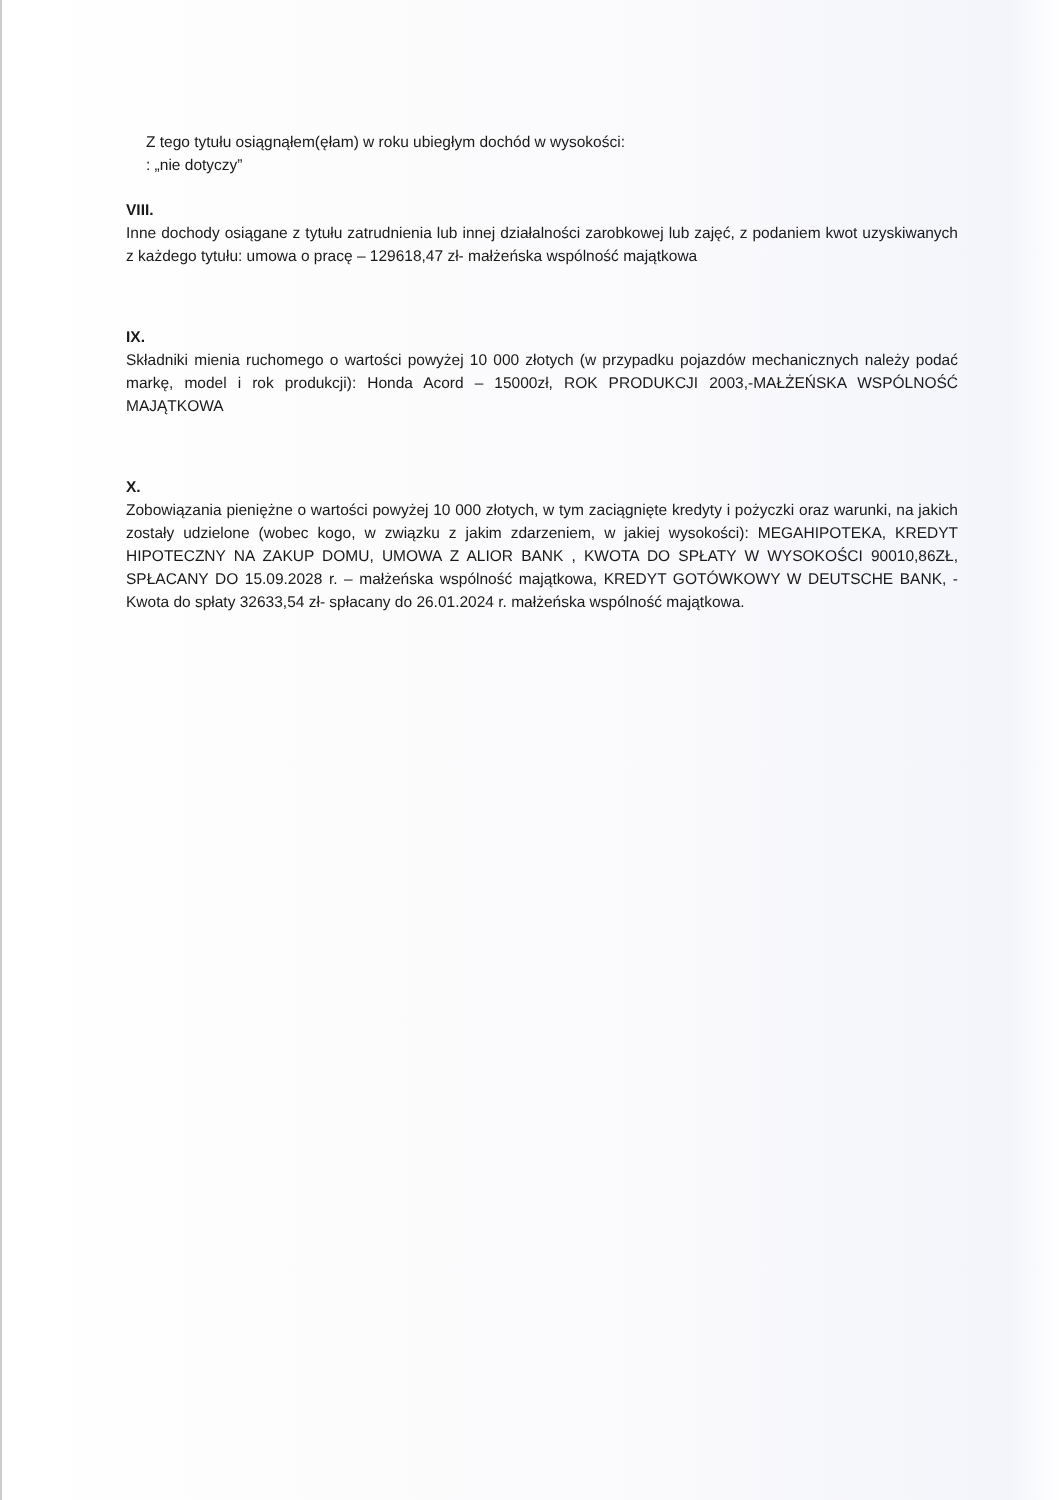Z tego tytułu osiągnąłem(ęłam) w roku ubiegłym dochód w wysokości:
: „nie dotyczy”
VIII.
Inne dochody osiągane z tytułu zatrudnienia lub innej działalności zarobkowej lub zajęć, z podaniem kwot uzyskiwanych z każdego tytułu: umowa o pracę – 129618,47 zł- małżeńska wspólność majątkowa
IX.
Składniki mienia ruchomego o wartości powyżej 10 000 złotych (w przypadku pojazdów mechanicznych należy podać markę, model i rok produkcji): Honda Acord – 15000zł, ROK PRODUKCJI 2003,-MAŁŻEŃSKA WSPÓLNOŚĆ MAJĄTKOWA
X.
Zobowiązania pieniężne o wartości powyżej 10 000 złotych, w tym zaciągnięte kredyty i pożyczki oraz warunki, na jakich zostały udzielone (wobec kogo, w związku z jakim zdarzeniem, w jakiej wysokości): MEGAHIPOTEKA, KREDYT HIPOTECZNY NA ZAKUP DOMU, UMOWA Z ALIOR BANK , KWOTA DO SPŁATY W WYSOKOŚCI 90010,86ZŁ, SPŁACANY DO 15.09.2028 r. – małżeńska wspólność majątkowa, KREDYT GOTÓWKOWY W DEUTSCHE BANK, -Kwota do spłaty 32633,54 zł- spłacany do 26.01.2024 r. małżeńska wspólność majątkowa.